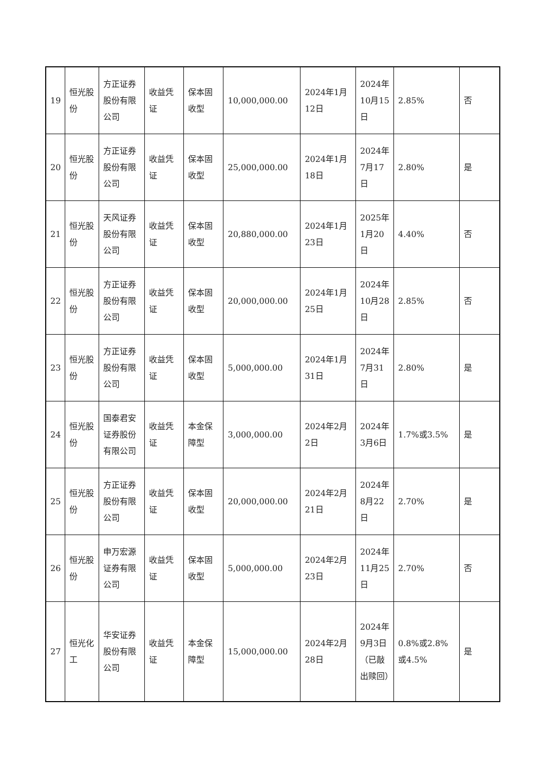| 19 | 恒光股份 | 方正证券股份有限公司 | 收益凭证 | 保本固收型 | 10,000,000.00 | 2024年1月12日 | 2024年10月15日 | 2.85% | 否 |
| 20 | 恒光股份 | 方正证券股份有限公司 | 收益凭证 | 保本固收型 | 25,000,000.00 | 2024年1月18日 | 2024年7月17日 | 2.80% | 是 |
| 21 | 恒光股份 | 天风证券股份有限公司 | 收益凭证 | 保本固收型 | 20,880,000.00 | 2024年1月23日 | 2025年1月20日 | 4.40% | 否 |
| 22 | 恒光股份 | 方正证券股份有限公司 | 收益凭证 | 保本固收型 | 20,000,000.00 | 2024年1月25日 | 2024年10月28日 | 2.85% | 否 |
| 23 | 恒光股份 | 方正证券股份有限公司 | 收益凭证 | 保本固收型 | 5,000,000.00 | 2024年1月31日 | 2024年7月31日 | 2.80% | 是 |
| 24 | 恒光股份 | 国泰君安证券股份有限公司 | 收益凭证 | 本金保障型 | 3,000,000.00 | 2024年2月2日 | 2024年3月6日 | 1.7%或3.5% | 是 |
| 25 | 恒光股份 | 方正证券股份有限公司 | 收益凭证 | 保本固收型 | 20,000,000.00 | 2024年2月21日 | 2024年8月22日 | 2.70% | 是 |
| 26 | 恒光股份 | 申万宏源证券有限公司 | 收益凭证 | 保本固收型 | 5,000,000.00 | 2024年2月23日 | 2024年11月25日 | 2.70% | 否 |
| 27 | 恒光化工 | 华安证券股份有限公司 | 收益凭证 | 本金保障型 | 15,000,000.00 | 2024年2月28日 | 2024年9月3日（已敲出赎回） | 0.8%或2.8%或4.5% | 是 |